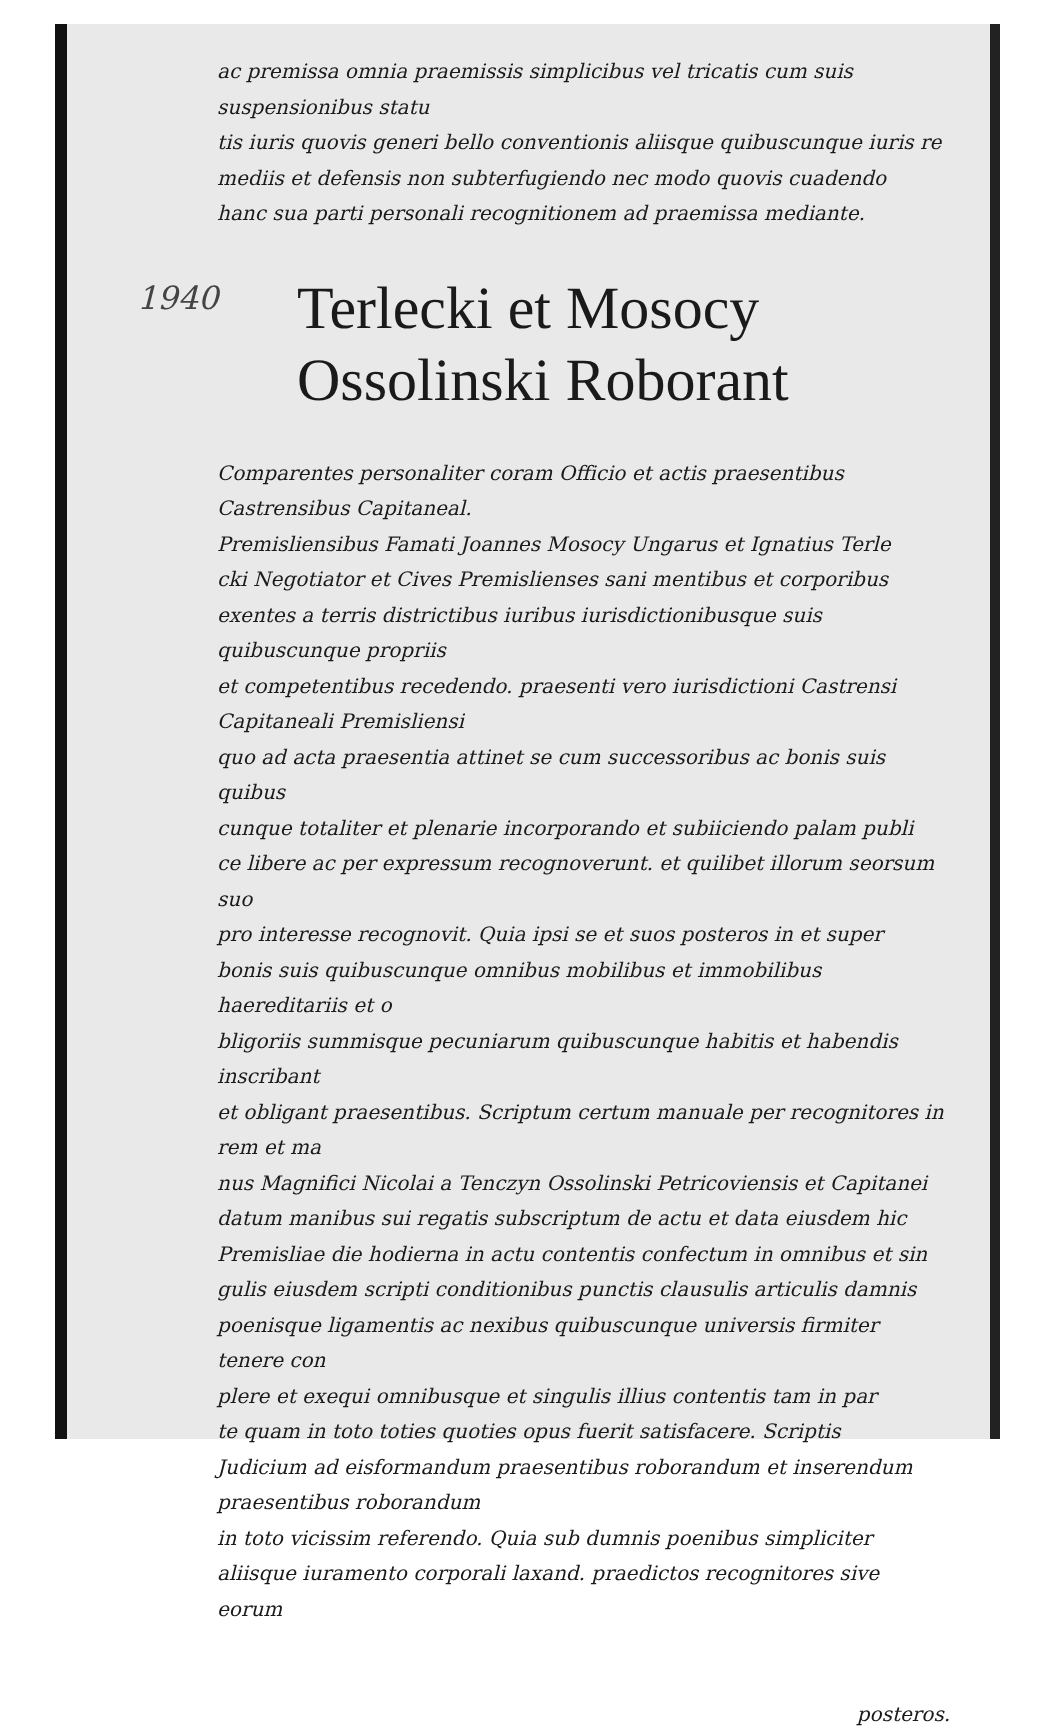ac premissa omnia praemissis simplicibus vel tricatis cum suis suspensionibus statu
tis iuris quovis generi bello conventionis aliisque quibuscunque iuris re
mediis et defensis non subterfugiendo nec modo quovis cuadendo
hanc sua parti personali recognitionem ad praemissa mediante.
1940
Terlecki et Mosocy
Ossolinski Roborant
Comparentes personaliter coram Officio et actis praesentibus Castrensibus Capitaneal.
Premisliensibus Famati Joannes Mosocy Ungarus et Ignatius Terle
cki Negotiator et Cives Premislienses sani mentibus et corporibus
exentes a terris districtibus iuribus iurisdictionibusque suis quibuscunque propriis
et competentibus recedendo. praesenti vero iurisdictioni Castrensi Capitaneali Premisliensi
quo ad acta praesentia attinet se cum successoribus ac bonis suis quibus
cunque totaliter et plenarie incorporando et subiiciendo palam publi
ce libere ac per expressum recognoverunt. et quilibet illorum seorsum suo
pro interesse recognovit. Quia ipsi se et suos posteros in et super
bonis suis quibuscunque omnibus mobilibus et immobilibus haereditariis et o
bligoriis summisque pecuniarum quibuscunque habitis et habendis inscribant
et obligant praesentibus. Scriptum certum manuale per recognitores in rem et ma
nus Magnifici Nicolai a Tenczyn Ossolinski Petricoviensis et Capitanei
datum manibus sui regatis subscriptum de actu et data eiusdem hic
Premisliae die hodierna in actu contentis confectum in omnibus et sin
gulis eiusdem scripti conditionibus punctis clausulis articulis damnis
poenisque ligamentis ac nexibus quibuscunque universis firmiter tenere con
plere et exequi omnibusque et singulis illius contentis tam in par
te quam in toto toties quoties opus fuerit satisfacere. Scriptis
Judicium ad eisformandum praesentibus roborandum et inserendum praesentibus roborandum
in toto vicissim referendo. Quia sub dumnis poenibus simpliciter
aliisque iuramento corporali laxand. praedictos recognitores sive eorum
posteros.